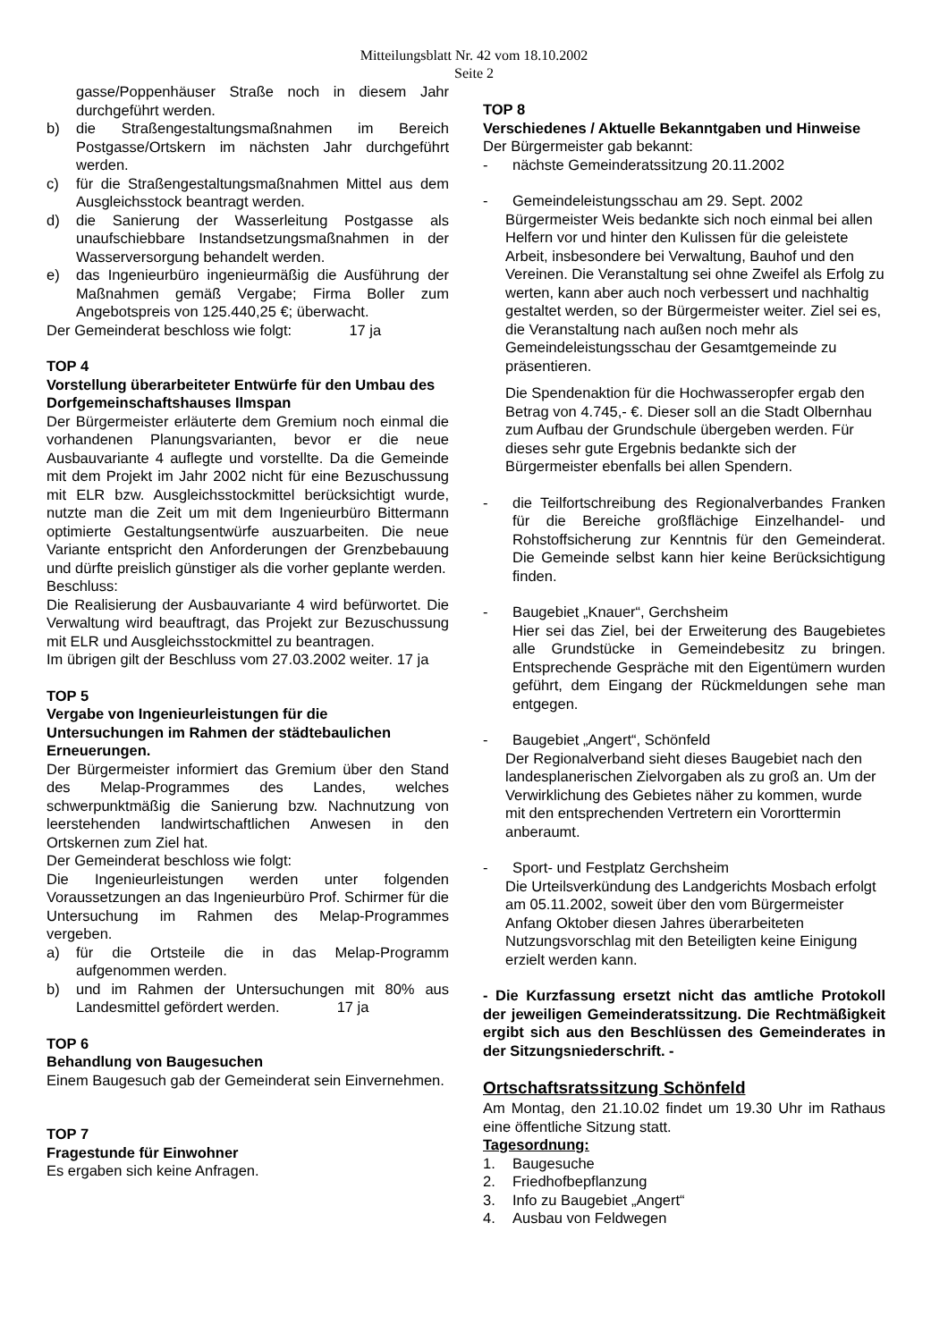Mitteilungsblatt Nr. 42 vom 18.10.2002
Seite 2
gasse/Poppenhäuser Straße noch in diesem Jahr durchgeführt werden.
b) die Straßengestaltungsmaßnahmen im Bereich Postgasse/Ortskern im nächsten Jahr durchgeführt werden.
c) für die Straßengestaltungsmaßnahmen Mittel aus dem Ausgleichsstock beantragt werden.
d) die Sanierung der Wasserleitung Postgasse als unaufschiebbare Instandsetzungsmaßnahmen in der Wasserversorgung behandelt werden.
e) das Ingenieurbüro ingenieurmäßig die Ausführung der Maßnahmen gemäß Vergabe; Firma Boller zum Angebotspreis von 125.440,25 €; überwacht.
Der Gemeinderat beschloss wie folgt: 17 ja
TOP 4
Vorstellung überarbeiteter Entwürfe für den Umbau des Dorfgemeinschaftshauses Ilmspan
Der Bürgermeister erläuterte dem Gremium noch einmal die vorhandenen Planungsvarianten, bevor er die neue Ausbauvariante 4 auflegte und vorstellte. Da die Gemeinde mit dem Projekt im Jahr 2002 nicht für eine Bezuschussung mit ELR bzw. Ausgleichsstockmittel berücksichtigt wurde, nutzte man die Zeit um mit dem Ingenieurbüro Bittermann optimierte Gestaltungsentwürfe auszuarbeiten. Die neue Variante entspricht den Anforderungen der Grenzbebauung und dürfte preislich günstiger als die vorher geplante werden.
Beschluss:
Die Realisierung der Ausbauvariante 4 wird befürwortet. Die Verwaltung wird beauftragt, das Projekt zur Bezuschussung mit ELR und Ausgleichsstockmittel zu beantragen.
Im übrigen gilt der Beschluss vom 27.03.2002 weiter. 17 ja
TOP 5
Vergabe von Ingenieurleistungen für die Untersuchungen im Rahmen der städtebaulichen Erneuerungen.
Der Bürgermeister informiert das Gremium über den Stand des Melap-Programmes des Landes, welches schwerpunktmäßig die Sanierung bzw. Nachnutzung von leerstehenden landwirtschaftlichen Anwesen in den Ortskernen zum Ziel hat.
Der Gemeinderat beschloss wie folgt:
Die Ingenieurleistungen werden unter folgenden Voraussetzungen an das Ingenieurbüro Prof. Schirmer für die Untersuchung im Rahmen des Melap-Programmes vergeben.
a) für die Ortsteile die in das Melap-Programm aufgenommen werden.
b) und im Rahmen der Untersuchungen mit 80% aus Landesmittel gefördert werden. 17 ja
TOP 6
Behandlung von Baugesuchen
Einem Baugesuch gab der Gemeinderat sein Einvernehmen.
TOP 7
Fragestunde für Einwohner
Es ergaben sich keine Anfragen.
TOP 8
Verschiedenes / Aktuelle Bekanntgaben und Hinweise
Der Bürgermeister gab bekannt:
- nächste Gemeinderatssitzung 20.11.2002
- Gemeindeleistungsschau am 29. Sept. 2002
Bürgermeister Weis bedankte sich noch einmal bei allen Helfern vor und hinter den Kulissen für die geleistete Arbeit, insbesondere bei Verwaltung, Bauhof und den Vereinen. Die Veranstaltung sei ohne Zweifel als Erfolg zu werten, kann aber auch noch verbessert und nachhaltig gestaltet werden, so der Bürgermeister weiter. Ziel sei es, die Veranstaltung nach außen noch mehr als Gemeindeleistungsschau der Gesamtgemeinde zu präsentieren.
Die Spendenaktion für die Hochwasseropfer ergab den Betrag von 4.745,- €. Dieser soll an die Stadt Olbernhau zum Aufbau der Grundschule übergeben werden. Für dieses sehr gute Ergebnis bedankte sich der Bürgermeister ebenfalls bei allen Spendern.
- die Teilfortschreibung des Regionalverbandes Franken für die Bereiche großflächige Einzelhandel- und Rohstoffsicherung zur Kenntnis für den Gemeinderat. Die Gemeinde selbst kann hier keine Berücksichtigung finden.
- Baugebiet „Knauer“, Gerchsheim
Hier sei das Ziel, bei der Erweiterung des Baugebietes alle Grundstücke in Gemeindebesitz zu bringen. Entsprechende Gespräche mit den Eigentümern wurden geführt, dem Eingang der Rückmeldungen sehe man entgegen.
- Baugebiet „Angert“, Schönfeld
Der Regionalverband sieht dieses Baugebiet nach den landesplanerischen Zielvorgaben als zu groß an. Um der Verwirklichung des Gebietes näher zu kommen, wurde mit den entsprechenden Vertretern ein Vororttermin anberaumt.
- Sport- und Festplatz Gerchsheim
Die Urteilsverkündung des Landgerichts Mosbach erfolgt am 05.11.2002, soweit über den vom Bürgermeister Anfang Oktober diesen Jahres überarbeiteten Nutzungsvorschlag mit den Beteiligten keine Einigung erzielt werden kann.
- Die Kurzfassung ersetzt nicht das amtliche Protokoll der jeweiligen Gemeinderatssitzung. Die Rechtmäßigkeit ergibt sich aus den Beschlüssen des Gemeinderates in der Sitzungsniederschrift. -
Ortschaftsratssitzung Schönfeld
Am Montag, den 21.10.02 findet um 19.30 Uhr im Rathaus eine öffentliche Sitzung statt.
Tagesordnung:
1. Baugesuche
2. Friedhofbepflanzung
3. Info zu Baugebiet „Angert“
4. Ausbau von Feldwegen